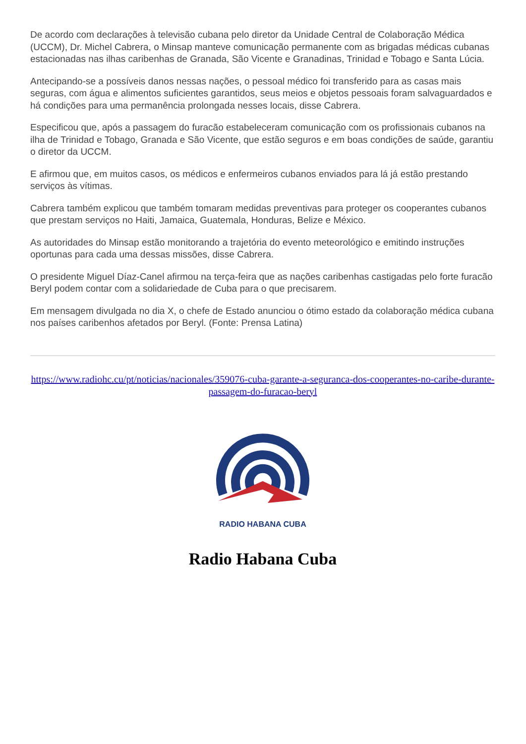De acordo com declarações à televisão cubana pelo diretor da Unidade Central de Colaboração Médica (UCCM), Dr. Michel Cabrera, o Minsap manteve comunicação permanente com as brigadas médicas cubanas estacionadas nas ilhas caribenhas de Granada, São Vicente e Granadinas, Trinidad e Tobago e Santa Lúcia.
Antecipando-se a possíveis danos nessas nações, o pessoal médico foi transferido para as casas mais seguras, com água e alimentos suficientes garantidos, seus meios e objetos pessoais foram salvaguardados e há condições para uma permanência prolongada nesses locais, disse Cabrera.
Especificou que, após a passagem do furacão estabeleceram comunicação com os profissionais cubanos na ilha de Trinidad e Tobago, Granada e São Vicente, que estão seguros e em boas condições de saúde, garantiu o diretor da UCCM.
E afirmou que, em muitos casos, os médicos e enfermeiros cubanos enviados para lá já estão prestando serviços às vítimas.
Cabrera também explicou que também tomaram medidas preventivas para proteger os cooperantes cubanos que prestam serviços no Haiti, Jamaica, Guatemala, Honduras, Belize e México.
As autoridades do Minsap estão monitorando a trajetória do evento meteorológico e emitindo instruções oportunas para cada uma dessas missões, disse Cabrera.
O presidente Miguel Díaz-Canel afirmou na terça-feira que as nações caribenhas castigadas pelo forte furacão Beryl podem contar com a solidariedade de Cuba para o que precisarem.
Em mensagem divulgada no dia X, o chefe de Estado anunciou o ótimo estado da colaboração médica cubana nos países caribenhos afetados por Beryl. (Fonte: Prensa Latina)
https://www.radiohc.cu/pt/noticias/nacionales/359076-cuba-garante-a-seguranca-dos-cooperantes-no-caribe-durante-passagem-do-furacao-beryl
RADIO HABANA CUBA
Radio Habana Cuba